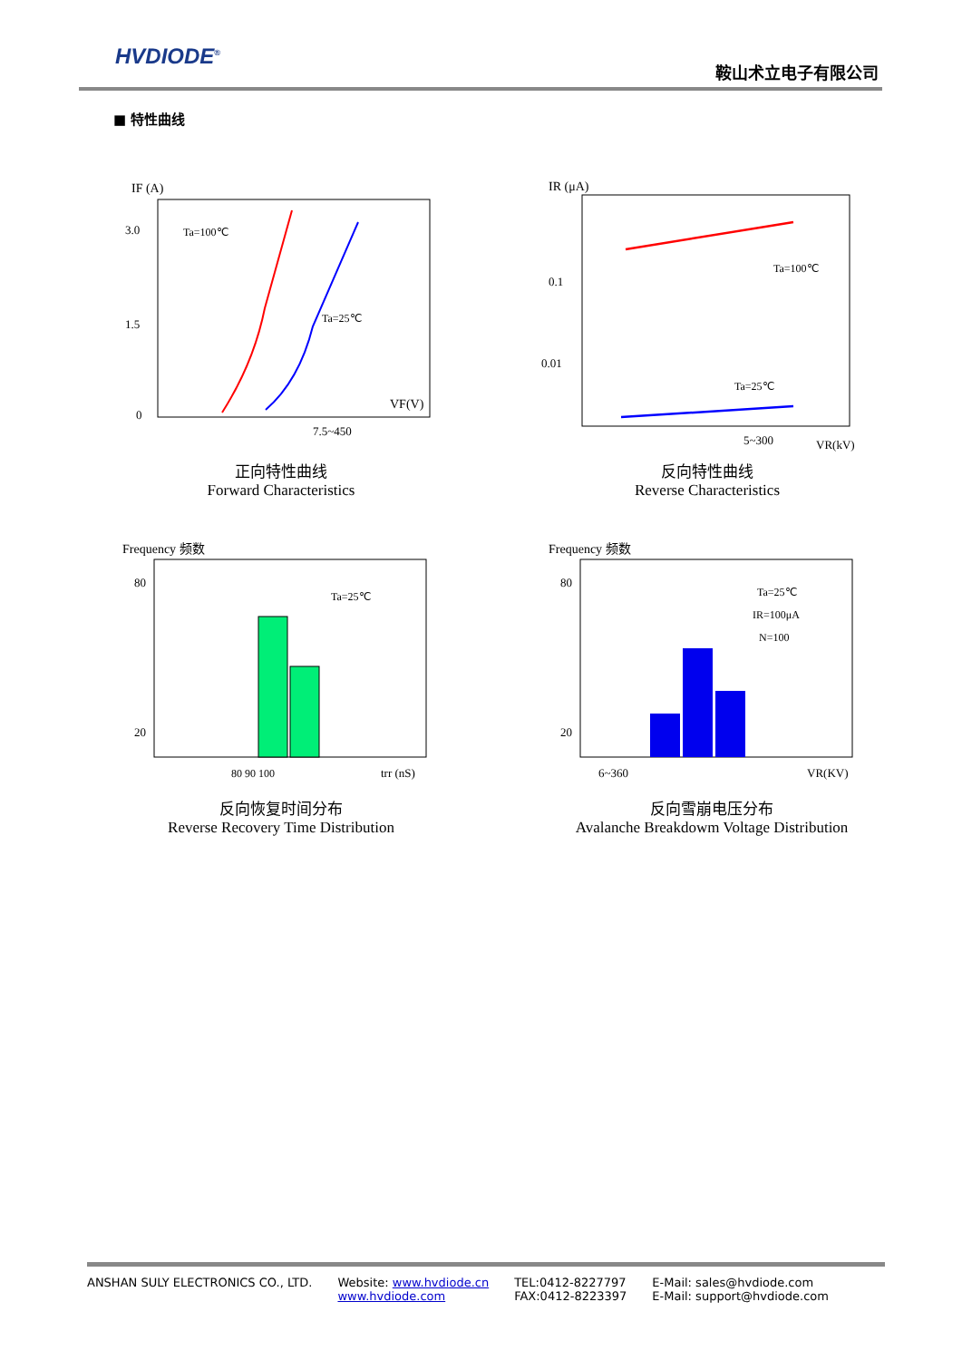HVDIODE<sup>®</sup>
鞍山术立电子有限公司
■ 特性曲线
IF (A)
3.0
1.5
0
Ta=100℃
Ta=25℃
VF(V)
7.5~450
正向特性曲线
Forward Characteristics
IR (μA)
0.1
0.01
Ta=100℃
Ta=25℃
VR(kV)
5~300
反向特性曲线
Reverse Characteristics
Frequency 频数
80
20
Ta=25℃
80 90 100
trr (nS)
反向恢复时间分布
Reverse Recovery Time Distribution
Frequency 频数
80
20
Ta=25℃
IR=100μA
N=100
6~360
VR(KV)
反向雪崩电压分布
Avalanche Breakdowm Voltage Distribution
ANSHAN SULY ELECTRONICS CO., LTD.
Website: www.hvdiode.cn
www.hvdiode.com
TEL:0412-8227797
FAX:0412-8223397
E-Mail: sales@hvdiode.com
E-Mail: support@hvdiode.com